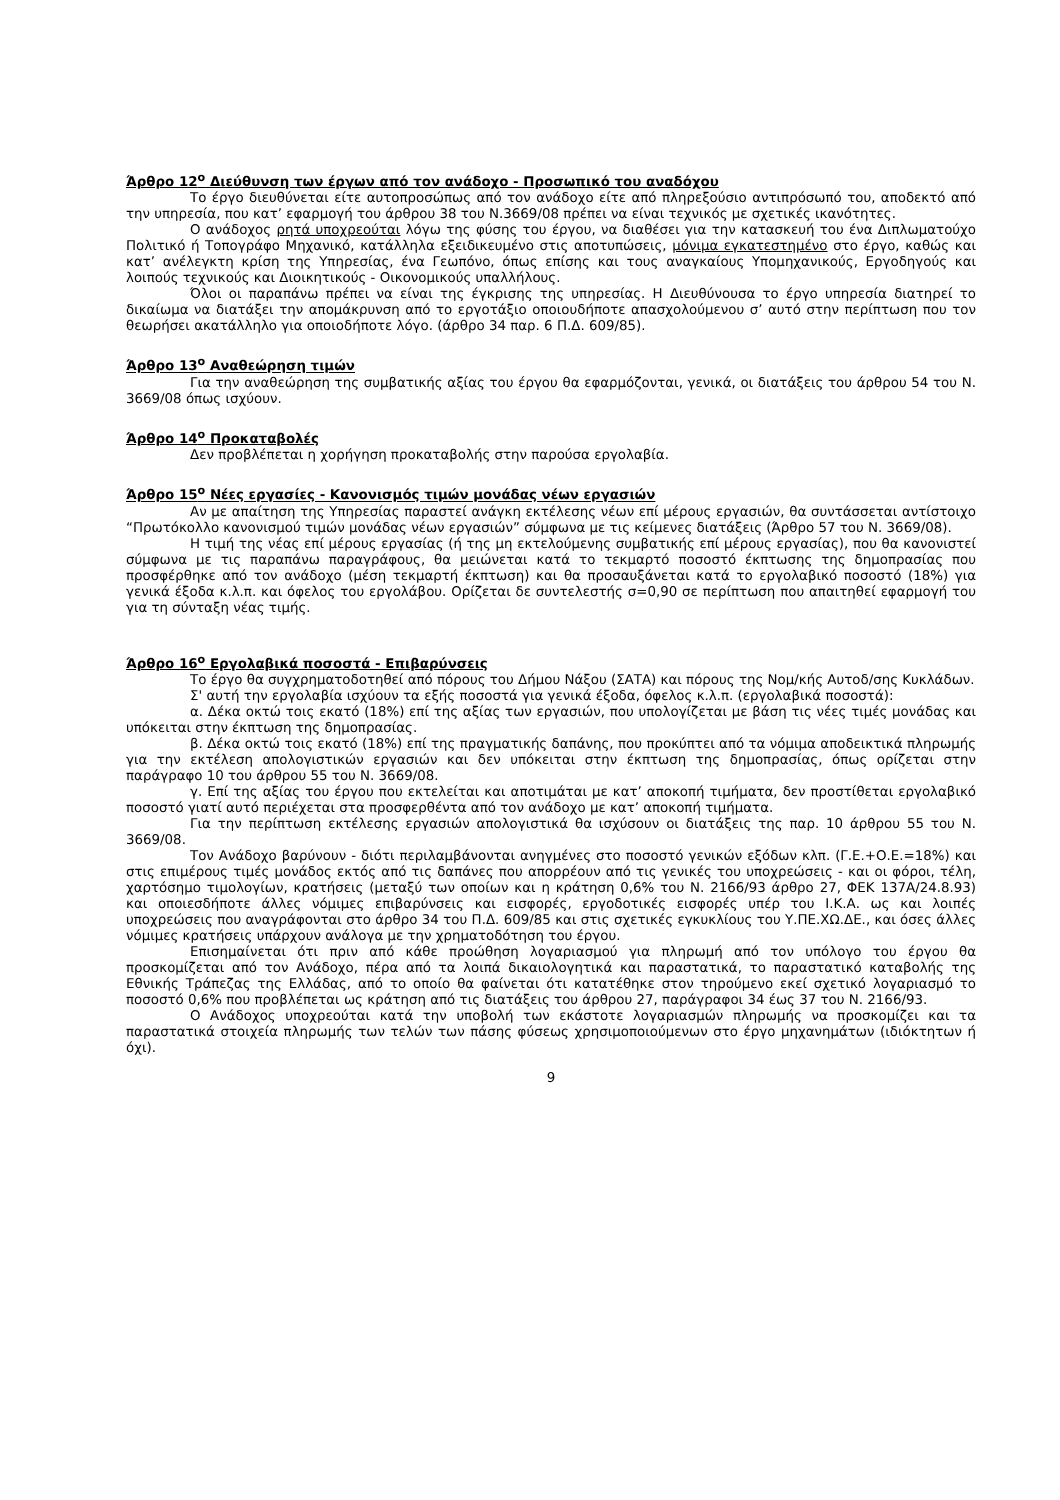Άρθρο 12<sup>ο</sup> Διεύθυνση των έργων από τον ανάδοχο - Προσωπικό του αναδόχου
Το έργο διευθύνεται είτε αυτοπροσώπως από τον ανάδοχο είτε από πληρεξούσιο αντιπρόσωπό του, αποδεκτό από την υπηρεσία, που κατ’ εφαρμογή του άρθρου 38 του Ν.3669/08 πρέπει να είναι τεχνικός με σχετικές ικανότητες.
Ο ανάδοχος ρητά υποχρεούται λόγω της φύσης του έργου, να διαθέσει για την κατασκευή του ένα Διπλωματούχο Πολιτικό ή Τοπογράφο Μηχανικό, κατάλληλα εξειδικευμένο στις αποτυπώσεις, μόνιμα εγκατεστημένο στο έργο, καθώς και κατ’ ανέλεγκτη κρίση της Υπηρεσίας, ένα Γεωπόνο, όπως επίσης και τους αναγκαίους Υπομηχανικούς, Εργοδηγούς και λοιπούς τεχνικούς και Διοικητικούς - Οικονομικούς υπαλλήλους.
Όλοι οι παραπάνω πρέπει να είναι της έγκρισης της υπηρεσίας. Η Διευθύνουσα το έργο υπηρεσία διατηρεί το δικαίωμα να διατάξει την απομάκρυνση από το εργοτάξιο οποιουδήποτε απασχολούμενου σ’ αυτό στην περίπτωση που τον θεωρήσει ακατάλληλο για οποιοδήποτε λόγο. (άρθρο 34 παρ. 6 Π.Δ. 609/85).
Άρθρο 13<sup>ο</sup> Αναθεώρηση τιμών
Για την αναθεώρηση της συμβατικής αξίας του έργου θα εφαρμόζονται, γενικά, οι διατάξεις του άρθρου 54 του Ν. 3669/08 όπως ισχύουν.
Άρθρο 14<sup>ο</sup> Προκαταβολές
Δεν προβλέπεται η χορήγηση προκαταβολής στην παρούσα εργολαβία.
Άρθρο 15<sup>ο</sup> Νέες εργασίες - Κανονισμός τιμών μονάδας νέων εργασιών
Αν με απαίτηση της Υπηρεσίας παραστεί ανάγκη εκτέλεσης νέων επί μέρους εργασιών, θα συντάσσεται αντίστοιχο “Πρωτόκολλο κανονισμού τιμών μονάδας νέων εργασιών” σύμφωνα με τις κείμενες διατάξεις (Άρθρο 57 του Ν. 3669/08).
Η τιμή της νέας επί μέρους εργασίας (ή της μη εκτελούμενης συμβατικής επί μέρους εργασίας), που θα κανονιστεί σύμφωνα με τις παραπάνω παραγράφους, θα μειώνεται κατά το τεκμαρτό ποσοστό έκπτωσης της δημοπρασίας που προσφέρθηκε από τον ανάδοχο (μέση τεκμαρτή έκπτωση) και θα προσαυξάνεται κατά το εργολαβικό ποσοστό (18%) για γενικά έξοδα κ.λ.π. και όφελος του εργολάβου. Ορίζεται δε συντελεστής σ=0,90 σε περίπτωση που απαιτηθεί εφαρμογή του για τη σύνταξη νέας τιμής.
Άρθρο 16<sup>ο</sup> Εργολαβικά ποσοστά - Επιβαρύνσεις
Το έργο θα συγχρηματοδοτηθεί από πόρους του Δήμου Νάξου (ΣΑΤΑ) και πόρους της Νομ/κής Αυτοδ/σης Κυκλάδων.
Σ' αυτή την εργολαβία ισχύουν τα εξής ποσοστά για γενικά έξοδα, όφελος κ.λ.π. (εργολαβικά ποσοστά):
α. Δέκα οκτώ τοις εκατό (18%) επί της αξίας των εργασιών, που υπολογίζεται με βάση τις νέες τιμές μονάδας και υπόκειται στην έκπτωση της δημοπρασίας.
β. Δέκα οκτώ τοις εκατό (18%) επί της πραγματικής δαπάνης, που προκύπτει από τα νόμιμα αποδεικτικά πληρωμής για την εκτέλεση απολογιστικών εργασιών και δεν υπόκειται στην έκπτωση της δημοπρασίας, όπως ορίζεται στην παράγραφο 10 του άρθρου 55 του Ν. 3669/08.
γ. Επί της αξίας του έργου που εκτελείται και αποτιμάται με κατ’ αποκοπή τιμήματα, δεν προστίθεται εργολαβικό ποσοστό γιατί αυτό περιέχεται στα προσφερθέντα από τον ανάδοχο με κατ’ αποκοπή τιμήματα.
Για την περίπτωση εκτέλεσης εργασιών απολογιστικά θα ισχύσουν οι διατάξεις της παρ. 10 άρθρου 55 του Ν. 3669/08.
Τον Ανάδοχο βαρύνουν - διότι περιλαμβάνονται ανηγμένες στο ποσοστό γενικών εξόδων κλπ. (Γ.Ε.+Ο.Ε.=18%) και στις επιμέρους τιμές μονάδος εκτός από τις δαπάνες που απορρέουν από τις γενικές του υποχρεώσεις - και οι φόροι, τέλη, χαρτόσημο τιμολογίων, κρατήσεις (μεταξύ των οποίων και η κράτηση 0,6% του Ν. 2166/93 άρθρο 27, ΦΕΚ 137Α/24.8.93) και οποιεσδήποτε άλλες νόμιμες επιβαρύνσεις και εισφορές, εργοδοτικές εισφορές υπέρ του Ι.Κ.Α. ως και λοιπές υποχρεώσεις που αναγράφονται στο άρθρο 34 του Π.Δ. 609/85 και στις σχετικές εγκυκλίους του Υ.ΠΕ.ΧΩ.ΔΕ., και όσες άλλες νόμιμες κρατήσεις υπάρχουν ανάλογα με την χρηματοδότηση του έργου.
Επισημαίνεται ότι πριν από κάθε προώθηση λογαριασμού για πληρωμή από τον υπόλογο του έργου θα προσκομίζεται από τον Ανάδοχο, πέρα από τα λοιπά δικαιολογητικά και παραστατικά, το παραστατικό καταβολής της Εθνικής Τράπεζας της Ελλάδας, από το οποίο θα φαίνεται ότι κατατέθηκε στον τηρούμενο εκεί σχετικό λογαριασμό το ποσοστό 0,6% που προβλέπεται ως κράτηση από τις διατάξεις του άρθρου 27, παράγραφοι 34 έως 37 του Ν. 2166/93.
Ο Ανάδοχος υποχρεούται κατά την υποβολή των εκάστοτε λογαριασμών πληρωμής να προσκομίζει και τα παραστατικά στοιχεία πληρωμής των τελών των πάσης φύσεως χρησιμοποιούμενων στο έργο μηχανημάτων (ιδιόκτητων ή όχι).
9